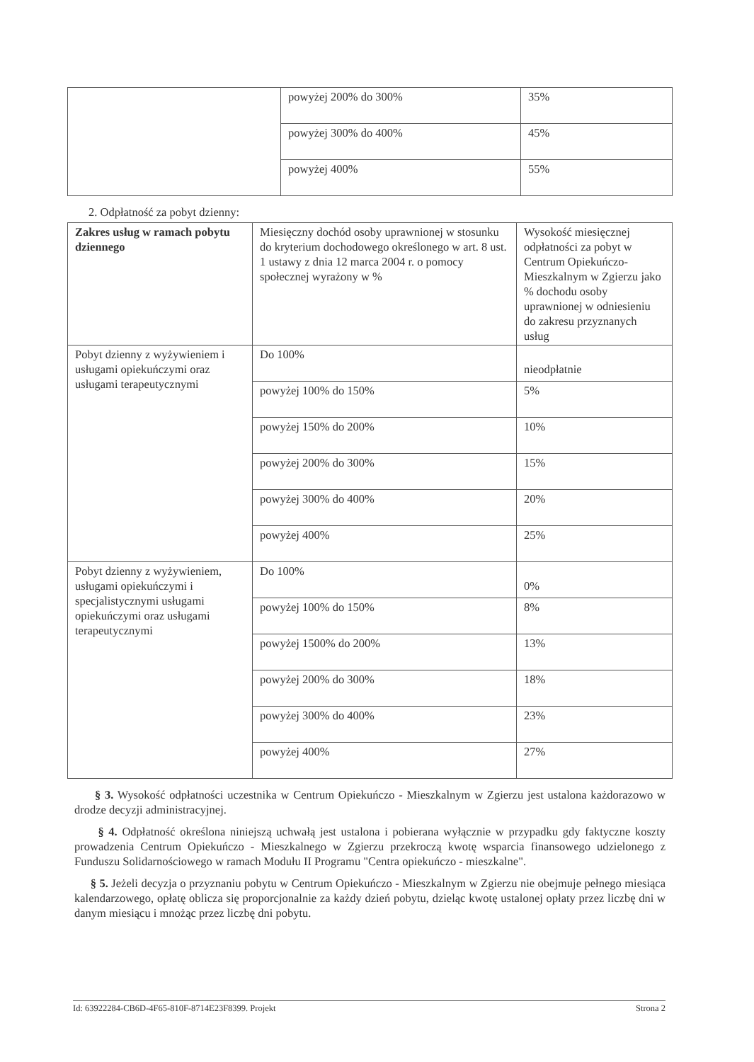| | powyżej 200% do 300% | 35% |
| | powyżej 300% do 400% | 45% |
| | powyżej 400% | 55% |
2. Odpłatność za pobyt dzienny:
| Zakres usług w ramach pobytu dziennego | Miesięczny dochód osoby uprawnionej w stosunku do kryterium dochodowego określonego w art. 8 ust. 1 ustawy z dnia 12 marca 2004 r. o pomocy społecznej wyrażony w % | Wysokość miesięcznej odpłatności za pobyt w Centrum Opiekuńczo-Mieszkalnym w Zgierzu jako % dochodu osoby uprawnionej w odniesieniu do zakresu przyznanych usług |
| Pobyt dzienny z wyżywieniem i usługami opiekuńczymi oraz usługami terapeutycznymi | Do 100% | nieodpłatnie |
| | powyżej 100% do 150% | 5% |
| | powyżej 150% do 200% | 10% |
| | powyżej 200% do 300% | 15% |
| | powyżej 300% do 400% | 20% |
| | powyżej 400% | 25% |
| Pobyt dzienny z wyżywieniem, usługami opiekuńczymi i specjalistycznymi usługami opiekuńczymi oraz usługami terapeutycznymi | Do 100% | 0% |
| | powyżej 100% do 150% | 8% |
| | powyżej 1500% do 200% | 13% |
| | powyżej 200% do 300% | 18% |
| | powyżej 300% do 400% | 23% |
| | powyżej 400% | 27% |
§ 3. Wysokość odpłatności uczestnika w Centrum Opiekuńczo - Mieszkalnym w Zgierzu jest ustalona każdorazowo w drodze decyzji administracyjnej.
§ 4. Odpłatność określona niniejszą uchwałą jest ustalona i pobierana wyłącznie w przypadku gdy faktyczne koszty prowadzenia Centrum Opiekuńczo - Mieszkalnego w Zgierzu przekroczą kwotę wsparcia finansowego udzielonego z Funduszu Solidarnościowego w ramach Modułu II Programu "Centra opiekuńczo - mieszkalne".
§ 5. Jeżeli decyzja o przyznaniu pobytu w Centrum Opiekuńczo - Mieszkalnym w Zgierzu nie obejmuje pełnego miesiąca kalendarzowego, opłatę oblicza się proporcjonalnie za każdy dzień pobytu, dzieląc kwotę ustalonej opłaty przez liczbę dni w danym miesiącu i mnożąc przez liczbę dni pobytu.
Id: 63922284-CB6D-4F65-810F-8714E23F8399. Projekt Strona 2